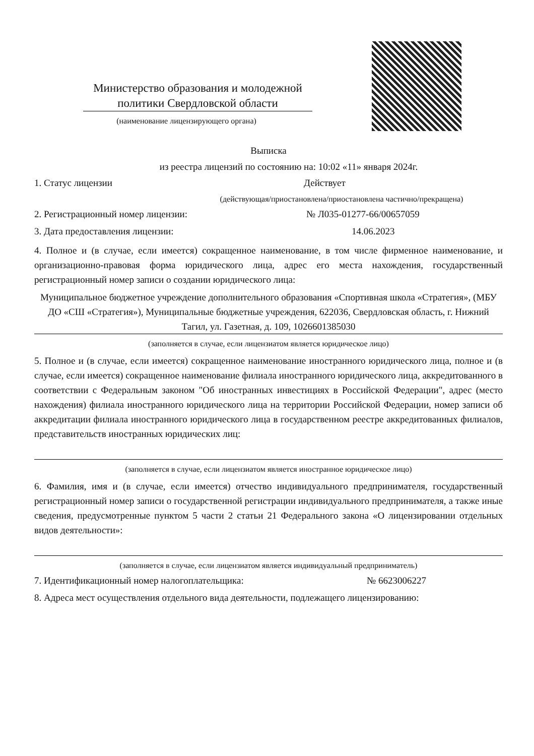Министерство образования и молодежной политики Свердловской области
(наименование лицензирующего органа)
Выписка
из реестра лицензий по состоянию на: 10:02 «11» января 2024г.
1. Статус лицензии Действует
(действующая/приостановлена/приостановлена частично/прекращена)
2. Регистрационный номер лицензии: № Л035-01277-66/00657059
3. Дата предоставления лицензии: 14.06.2023
4. Полное и (в случае, если имеется) сокращенное наименование, в том числе фирменное наименование, и организационно-правовая форма юридического лица, адрес его места нахождения, государственный регистрационный номер записи о создании юридического лица:
Муниципальное бюджетное учреждение дополнительного образования «Спортивная школа «Стратегия», (МБУ ДО «СШ «Стратегия»), Муниципальные бюджетные учреждения, 622036, Свердловская область, г. Нижний Тагил, ул. Газетная, д. 109, 1026601385030
(заполняется в случае, если лицензиатом является юридическое лицо)
5. Полное и (в случае, если имеется) сокращенное наименование иностранного юридического лица, полное и (в случае, если имеется) сокращенное наименование филиала иностранного юридического лица, аккредитованного в соответствии с Федеральным законом "Об иностранных инвестициях в Российской Федерации", адрес (место нахождения) филиала иностранного юридического лица на территории Российской Федерации, номер записи об аккредитации филиала иностранного юридического лица в государственном реестре аккредитованных филиалов, представительств иностранных юридических лиц:
(заполняется в случае, если лицензиатом является иностранное юридическое лицо)
6. Фамилия, имя и (в случае, если имеется) отчество индивидуального предпринимателя, государственный регистрационный номер записи о государственной регистрации индивидуального предпринимателя, а также иные сведения, предусмотренные пунктом 5 части 2 статьи 21 Федерального закона «О лицензировании отдельных видов деятельности»:
(заполняется в случае, если лицензиатом является индивидуальный предприниматель)
7. Идентификационный номер налогоплательщика: № 6623006227
8. Адреса мест осуществления отдельного вида деятельности, подлежащего лицензированию: